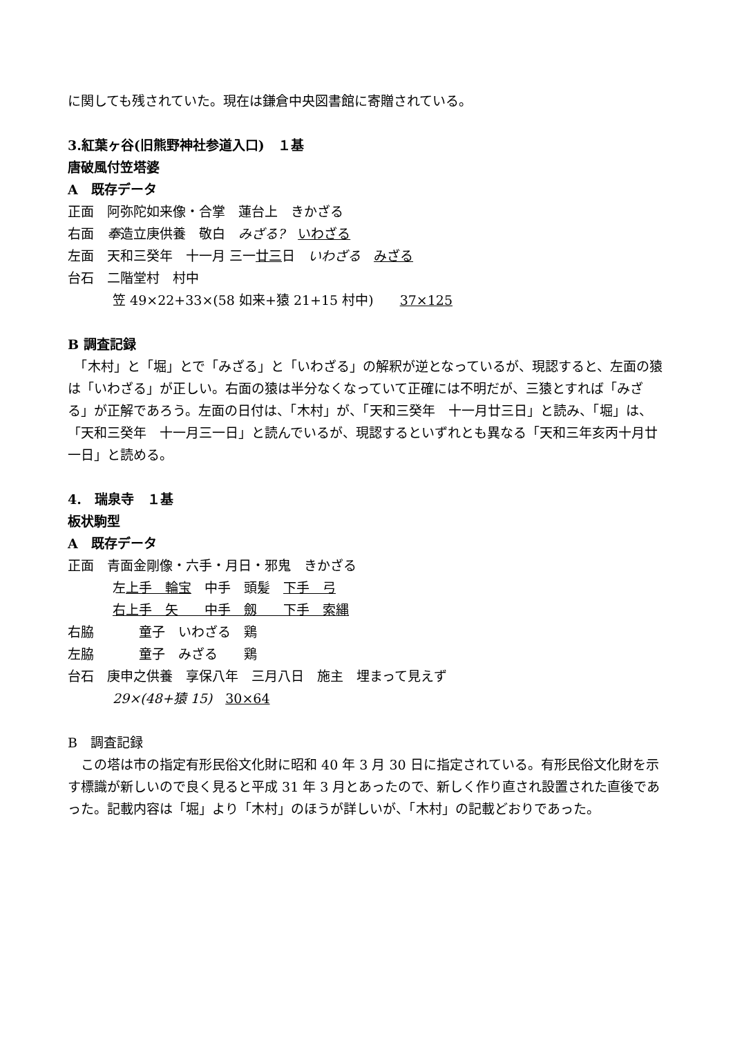に関しても残されていた。現在は鎌倉中央図書館に寄贈されている。
3.紅葉ヶ谷(旧熊野神社参道入口)　１基
唐破風付笠塔婆
A　既存データ
正面　阿弥陀如来像・合掌　蓮台上　きかざる
右面　奉造立庚供養　敬白　みざる?　いわざる
左面　天和三癸年　十一月 三一廿三日　いわざる　みざる
台石　二階堂村　村中
笠 49×22+33×(58 如来+猿 21+15 村中)　　37×125
B 調査記録
　「木村」と「堀」とで「みざる」と「いわざる」の解釈が逆となっているが、現認すると、左面の猿は「いわざる」が正しい。右面の猿は半分なくなっていて正確には不明だが、三猿とすれば「みざる」が正解であろう。左面の日付は、「木村」が、「天和三癸年　十一月廿三日」と読み、「堀」は、「天和三癸年　十一月三一日」と読んでいるが、現認するといずれとも異なる「天和三年亥丙十月廿一日」と読める。
4.　瑞泉寺　１基
板状駒型
A　既存データ
正面　青面金剛像・六手・月日・邪鬼　きかざる
左上手　輪宝　中手　頭髪　下手　弓
右上手　矢　　中手　劔　　下手　索縄
右脇 童子　いわざる　鶏
左脇 童子　みざる　　鶏
台石　庚申之供養　享保八年　三月八日　施主　埋まって見えず
29×(48+猿 15)　30×64
B　調査記録
　この塔は市の指定有形民俗文化財に昭和 40 年 3 月 30 日に指定されている。有形民俗文化財を示す標識が新しいので良く見ると平成 31 年 3 月とあったので、新しく作り直され設置された直後であった。記載内容は「堀」より「木村」のほうが詳しいが、「木村」の記載どおりであった。